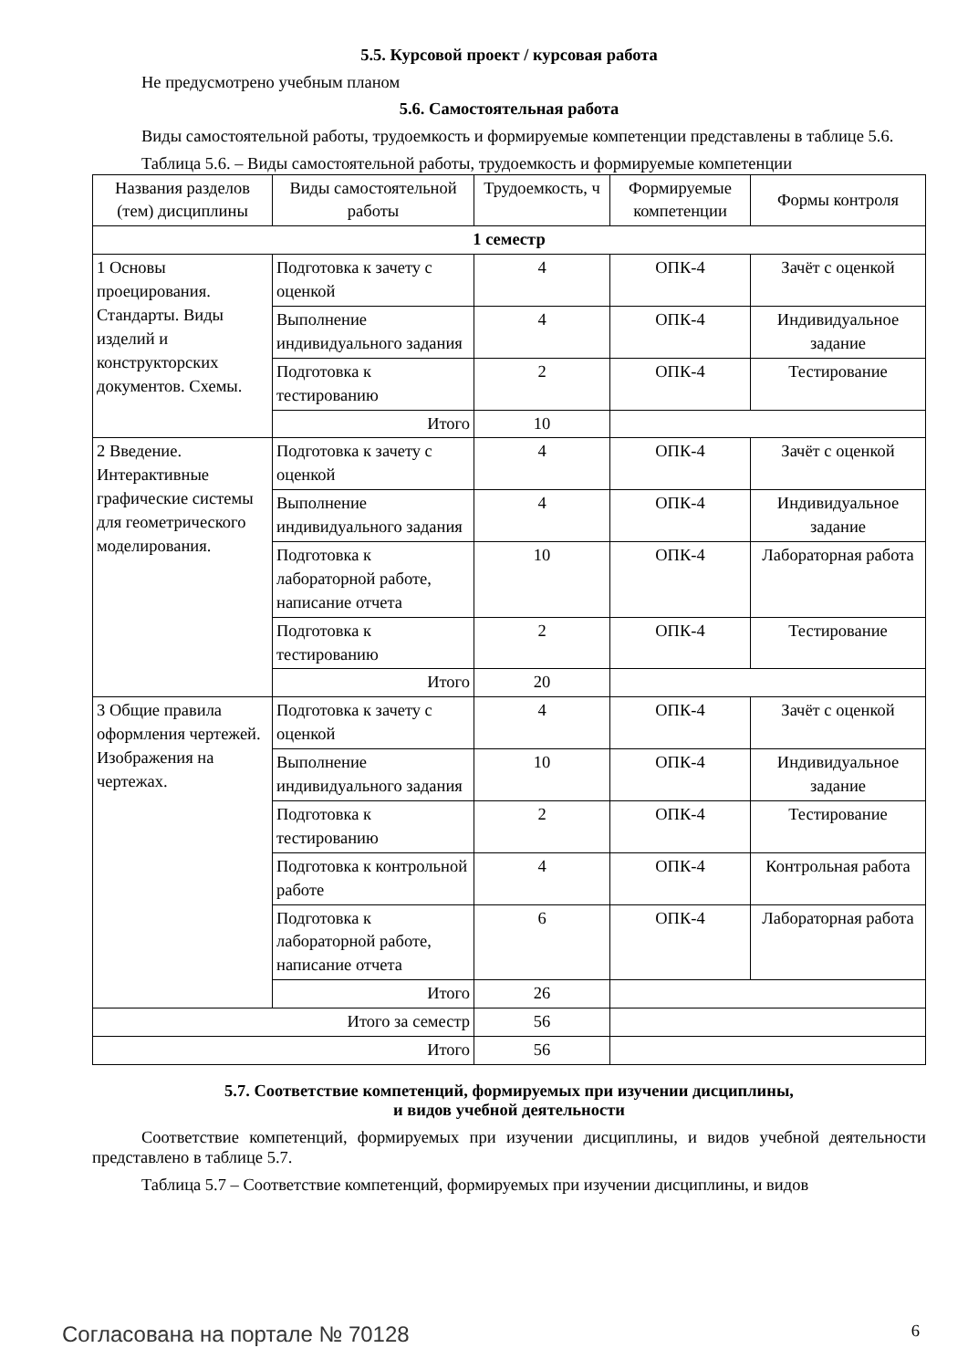5.5. Курсовой проект / курсовая работа
Не предусмотрено учебным планом
5.6. Самостоятельная работа
Виды самостоятельной работы, трудоемкость и формируемые компетенции представлены в таблице 5.6.
Таблица 5.6. – Виды самостоятельной работы, трудоемкость и формируемые компетенции
| Названия разделов (тем) дисциплины | Виды самостоятельной работы | Трудоемкость, ч | Формируемые компетенции | Формы контроля |
| 1 семестр | | | | |
| 1 Основы проецирования. Стандарты. Виды изделий и конструкторских документов. Схемы. | Подготовка к зачету с оценкой | 4 | ОПК-4 | Зачёт с оценкой |
| | Выполнение индивидуального задания | 4 | ОПК-4 | Индивидуальное задание |
| | Подготовка к тестированию | 2 | ОПК-4 | Тестирование |
| | Итого | 10 | | |
| 2 Введение. Интерактивные графические системы для геометрического моделирования. | Подготовка к зачету с оценкой | 4 | ОПК-4 | Зачёт с оценкой |
| | Выполнение индивидуального задания | 4 | ОПК-4 | Индивидуальное задание |
| | Подготовка к лабораторной работе, написание отчета | 10 | ОПК-4 | Лабораторная работа |
| | Подготовка к тестированию | 2 | ОПК-4 | Тестирование |
| | Итого | 20 | | |
| 3 Общие правила оформления чертежей. Изображения на чертежах. | Подготовка к зачету с оценкой | 4 | ОПК-4 | Зачёт с оценкой |
| | Выполнение индивидуального задания | 10 | ОПК-4 | Индивидуальное задание |
| | Подготовка к тестированию | 2 | ОПК-4 | Тестирование |
| | Подготовка к контрольной работе | 4 | ОПК-4 | Контрольная работа |
| | Подготовка к лабораторной работе, написание отчета | 6 | ОПК-4 | Лабораторная работа |
| | Итого | 26 | | |
| Итого за семестр | | 56 | | |
| Итого | | 56 | | |
5.7. Соответствие компетенций, формируемых при изучении дисциплины,
и видов учебной деятельности
Соответствие компетенций, формируемых при изучении дисциплины, и видов учебной деятельности представлено в таблице 5.7.
Таблица 5.7 – Соответствие компетенций, формируемых при изучении дисциплины, и видов
Согласована на портале № 70128 6